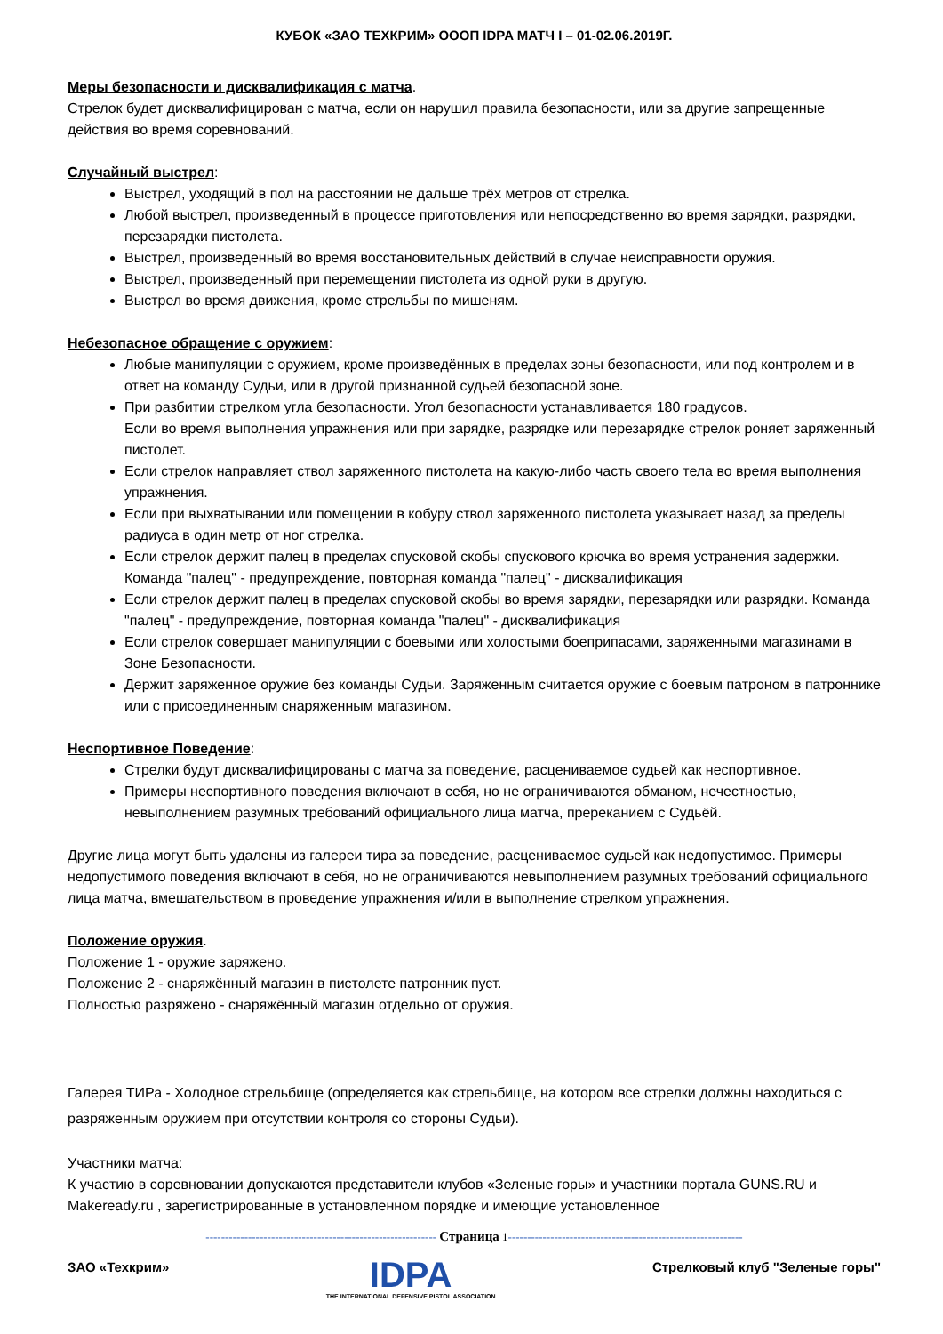КУБОК «ЗАО ТЕХКРИМ» OOOП IDPA МАТЧ I – 01-02.06.2019Г.
Меры безопасности и дисквалификация с матча.
Стрелок будет дисквалифицирован с матча, если он нарушил правила безопасности, или за другие запрещенные действия во время соревнований.
Случайный выстрел:
Выстрел, уходящий в пол на расстоянии не дальше трёх метров от стрелка.
Любой выстрел, произведенный в процессе приготовления или непосредственно во время зарядки, разрядки, перезарядки пистолета.
Выстрел, произведенный во время восстановительных действий в случае неисправности оружия.
Выстрел, произведенный при перемещении пистолета из одной руки в другую.
Выстрел во время движения, кроме стрельбы по мишеням.
Небезопасное обращение с оружием:
Любые манипуляции с оружием, кроме произведённых в пределах зоны безопасности, или под контролем и в ответ на команду Судьи, или в другой признанной судьей безопасной зоне.
При разбитии стрелком угла безопасности. Угол безопасности устанавливается 180 градусов.
Если во время выполнения упражнения или при зарядке, разрядке или перезарядке стрелок роняет заряженный пистолет.
Если стрелок направляет ствол заряженного пистолета на какую-либо часть своего тела во время выполнения упражнения.
Если при выхватывании или помещении в кобуру ствол заряженного пистолета указывает назад за пределы радиуса в один метр от ног стрелка.
Если стрелок держит палец в пределах спусковой скобы спускового крючка во время устранения задержки. Команда "палец" - предупреждение, повторная команда "палец" - дисквалификация
Если стрелок держит палец в пределах спусковой скобы во время зарядки, перезарядки или разрядки. Команда "палец" - предупреждение, повторная команда "палец" - дисквалификация
Если стрелок совершает манипуляции с боевыми или холостыми боеприпасами, заряженными магазинами в Зоне Безопасности.
Держит заряженное оружие без команды Судьи. Заряженным считается оружие с боевым патроном в патроннике или с присоединенным снаряженным магазином.
Неспортивное Поведение:
Стрелки будут дисквалифицированы с матча за поведение, расцениваемое судьей как неспортивное.
Примеры неспортивного поведения включают в себя, но не ограничиваются обманом, нечестностью, невыполнением разумных требований официального лица матча, пререканием с Судьёй.
Другие лица могут быть удалены из галереи тира за поведение, расцениваемое судьей как недопустимое. Примеры недопустимого поведения включают в себя, но не ограничиваются невыполнением разумных требований официального лица матча, вмешательством в проведение упражнения и/или в выполнение стрелком упражнения.
Положение оружия.
Положение 1 - оружие заряжено.
Положение 2 - снаряжённый магазин в пистолете патронник пуст.
Полностью разряжено - снаряжённый магазин отдельно от оружия.
Галерея ТИРа - Холодное стрельбище (определяется как стрельбище, на котором все стрелки должны находиться с разряженным оружием при отсутствии контроля со стороны Судьи).
Участники матча:
К участию в соревновании допускаются представители клубов «Зеленые горы» и участники портала GUNS.RU и Makeready.ru , зарегистрированные в установленном порядке и имеющие установленное
------------------------------------------------------------ Страница 1-------------------------------------------------------------
ЗАО «Техкрим»
IDPA
THE INTERNATIONAL DEFENSIVE PISTOL ASSOCIATION
Стрелковый клуб "Зеленые горы"